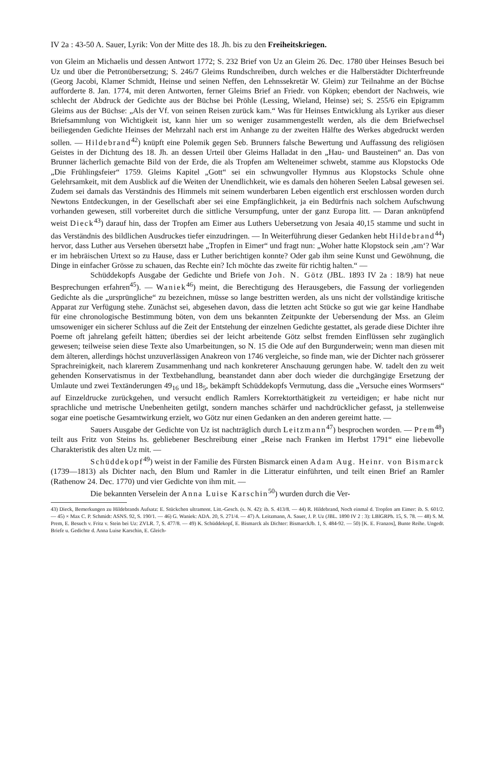IV 2a : 43-50 A. Sauer, Lyrik: Von der Mitte des 18. Jh. bis zu den Freiheitskriegen.
von Gleim an Michaelis und dessen Antwort 1772; S. 232 Brief von Uz an Gleim 26. Dec. 1780 über Heinses Besuch bei Uz und über die Petronübersetzung; S. 246/7 Gleims Rundschreiben, durch welches er die Halberstädter Dichterfreunde (Georg Jacobi, Klamer Schmidt, Heinse und seinen Neffen, den Lehnssekretär W. Gleim) zur Teilnahme an der Büchse aufforderte 8. Jan. 1774, mit deren Antworten, ferner Gleims Brief an Friedr. von Köpken; ebendort der Nachweis, wie schlecht der Abdruck der Gedichte aus der Büchse bei Pröhle (Lessing, Wieland, Heinse) sei; S. 255/6 ein Epigramm Gleims aus der Büchse: „Als der Vf. von seinen Reisen zurück kam.“ Was für Heinses Entwicklung als Lyriker aus dieser Briefsammlung von Wichtigkeit ist, kann hier um so weniger zusammengestellt werden, als die dem Briefwechsel beiliegenden Gedichte Heinses der Mehrzahl nach erst im Anhange zu der zweiten Hälfte des Werkes abgedruckt werden sollen. — Hildebrand<sup>42</sup>) knüpft eine Polemik gegen Seb. Brunners falsche Bewertung und Auffassung des religiösen Geistes in der Dichtung des 18. Jh. an dessen Urteil über Gleims Halladat in den „Hau- und Bausteinen“ an. Das von Brunner lächerlich gemachte Bild von der Erde, die als Tropfen am Welteneimer schwebt, stamme aus Klopstocks Ode „Die Frühlingsfeier“ 1759. Gleims Kapitel „Gott“ sei ein schwungvoller Hymnus aus Klopstocks Schule ohne Gelehrsamkeit, mit dem Ausblick auf die Weiten der Unendlichkeit, wie es damals den höheren Seelen Labsal gewesen sei. Zudem sei damals das Verständnis des Himmels mit seinem wunderbaren Leben eigentlich erst erschlossen worden durch Newtons Entdeckungen, in der Gesellschaft aber sei eine Empfänglichkeit, ja ein Bedürfnis nach solchem Aufschwung vorhanden gewesen, still vorbereitet durch die sittliche Versumpfung, unter der ganz Europa litt. — Daran anknüpfend weist Dieck<sup>43</sup>) darauf hin, dass der Tropfen am Eimer aus Luthers Uebersetzung von Jesaia 40,15 stamme und sucht in das Verständnis des bildlichen Ausdruckes tiefer einzudringen. — In Weiterführung dieser Gedanken hebt Hildebrand<sup>44</sup>) hervor, dass Luther aus Versehen übersetzt habe „Tropfen in Eimer“ und fragt nun: „Woher hatte Klopstock sein ‚am‘? War er im hebräischen Urtext so zu Hause, dass er Luther berichtigen konnte? Oder gab ihm seine Kunst und Gewöhnung, die Dinge in einfacher Grösse zu schauen, das Rechte ein? Ich möchte das zweite für richtig halten.“ —
Schüddekopfs Ausgabe der Gedichte und Briefe von Joh. N. Götz (JBL. 1893 IV 2a : 18/9) hat neue Besprechungen erfahren<sup>45</sup>). — Waniek<sup>46</sup>) meint, die Berechtigung des Herausgebers, die Fassung der vorliegenden Gedichte als die „ursprüngliche“ zu bezeichnen, müsse so lange bestritten werden, als uns nicht der vollständige kritische Apparat zur Verfügung stehe. Zunächst sei, abgesehen davon, dass die letzten acht Stücke so gut wie gar keine Handhabe für eine chronologische Bestimmung böten, von dem uns bekannten Zeitpunkte der Uebersendung der Mss. an Gleim umsoweniger ein sicherer Schluss auf die Zeit der Entstehung der einzelnen Gedichte gestattet, als gerade diese Dichter ihre Poeme oft jahrelang gefeilt hätten; überdies sei der leicht arbeitende Götz selbst fremden Einflüssen sehr zugänglich gewesen; teilweise seien diese Texte also Umarbeitungen, so N. 15 die Ode auf den Burgunderwein; wenn man diesen mit dem älteren, allerdings höchst unzuverlässigen Anakreon von 1746 vergleiche, so finde man, wie der Dichter nach grösserer Sprachreinigkeit, nach klarerem Zusammenhang und nach konkreterer Anschauung gerungen habe. W. tadelt den zu weit gehenden Konservatismus in der Textbehandlung, beanstandet dann aber doch wieder die durchgängige Ersetzung der Umlaute und zwei Textänderungen 49<sub>16</sub> und 18<sub>5</sub>, bekämpft Schüddekopfs Vermutung, dass die „Versuche eines Wormsers“ auf Einzeldrucke zurückgehen, und versucht endlich Ramlers Korrektorthätigkeit zu verteidigen; er habe nicht nur sprachliche und metrische Unebenheiten getilgt, sondern manches schärfer und nachdrücklicher gefasst, ja stellenweise sogar eine poetische Gesamtwirkung erzielt, wo Götz nur einen Gedanken an den anderen gereimt hatte. —
Sauers Ausgabe der Gedichte von Uz ist nachträglich durch Leitzmann<sup>47</sup>) besprochen worden. — Prem<sup>48</sup>) teilt aus Fritz von Steins hs. gebliebener Beschreibung einer „Reise nach Franken im Herbst 1791“ eine liebevolle Charakteristik des alten Uz mit. —
Schüddekopf<sup>49</sup>) weist in der Familie des Fürsten Bismarck einen Adam Aug. Heinr. von Bismarck (1739—1813) als Dichter nach, den Blum und Ramler in die Litteratur einführten, und teilt einen Brief an Ramler (Rathenow 24. Dec. 1770) und vier Gedichte von ihm mit. —
Die bekannten Verselein der Anna Luise Karschin<sup>50</sup>) wurden durch die Ver-
43) Dieck, Bemerkungen zu Hildebrands Aufsatz: E. Stückchen ultramont. Litt.-Gesch. (s. N. 42): ib. S. 413/8. — 44) R. Hildebrand, Noch einmal d. Tropfen am Eimer: ib. S. 601/2. — 45) × Max C. P. Schmidt: ASNS. 92, S. 190/1. — 46) G. Waniek: ADA. 20, S. 271/4. — 47) A. Leitzmann, A. Sauer, J. P. Uz (JBL. 1890 IV 2 : 3): LBlGRPh. 15, S. 78. — 48) S. M. Prem, E. Besuch v. Fritz v. Stein bei Uz: ZVLR. 7, S. 477/8. — 49) K. Schüddekopf, E. Bismarck als Dichter: BismarckJb. 1, S. 484-92. — 50) [K. E. Franzos], Bunte Reihe. Ungedr. Briefe u. Gedichte d. Anna Luise Karschin, E. Gleich-